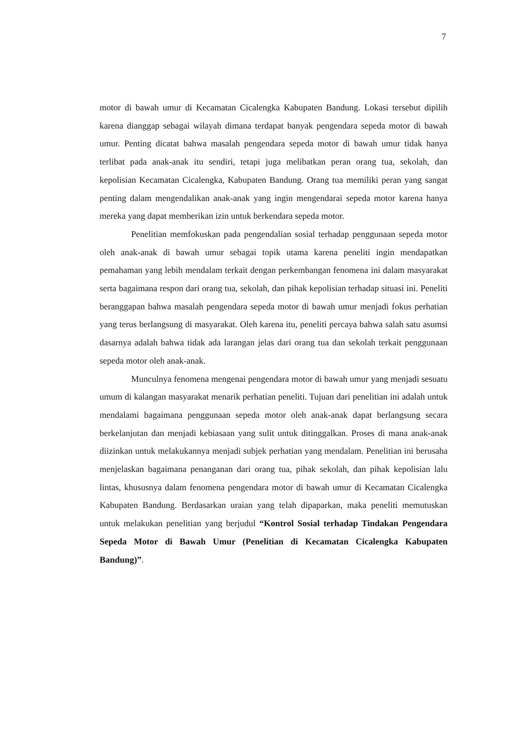7
motor di bawah umur di Kecamatan Cicalengka Kabupaten Bandung. Lokasi tersebut dipilih karena dianggap sebagai wilayah dimana terdapat banyak pengendara sepeda motor di bawah umur. Penting dicatat bahwa masalah pengendara sepeda motor di bawah umur tidak hanya terlibat pada anak-anak itu sendiri, tetapi juga melibatkan peran orang tua, sekolah, dan kepolisian Kecamatan Cicalengka, Kabupaten Bandung. Orang tua memiliki peran yang sangat penting dalam mengendalikan anak-anak yang ingin mengendarai sepeda motor karena hanya mereka yang dapat memberikan izin untuk berkendara sepeda motor.
Penelitian memfokuskan pada pengendalian sosial terhadap penggunaan sepeda motor oleh anak-anak di bawah umur sebagai topik utama karena peneliti ingin mendapatkan pemahaman yang lebih mendalam terkait dengan perkembangan fenomena ini dalam masyarakat serta bagaimana respon dari orang tua, sekolah, dan pihak kepolisian terhadap situasi ini. Peneliti beranggapan bahwa masalah pengendara sepeda motor di bawah umur menjadi fokus perhatian yang terus berlangsung di masyarakat. Oleh karena itu, peneliti percaya bahwa salah satu asumsi dasarnya adalah bahwa tidak ada larangan jelas dari orang tua dan sekolah terkait penggunaan sepeda motor oleh anak-anak.
Munculnya fenomena mengenai pengendara motor di bawah umur yang menjadi sesuatu umum di kalangan masyarakat menarik perhatian peneliti. Tujuan dari penelitian ini adalah untuk mendalami bagaimana penggunaan sepeda motor oleh anak-anak dapat berlangsung secara berkelanjutan dan menjadi kebiasaan yang sulit untuk ditinggalkan. Proses di mana anak-anak diizinkan untuk melakukannya menjadi subjek perhatian yang mendalam. Penelitian ini berusaha menjelaskan bagaimana penanganan dari orang tua, pihak sekolah, dan pihak kepolisian lalu lintas, khususnya dalam fenomena pengendara motor di bawah umur di Kecamatan Cicalengka Kabupaten Bandung. Berdasarkan uraian yang telah dipaparkan, maka peneliti memutuskan untuk melakukan penelitian yang berjudul “Kontrol Sosial terhadap Tindakan Pengendara Sepeda Motor di Bawah Umur (Penelitian di Kecamatan Cicalengka Kabupaten Bandung)”.